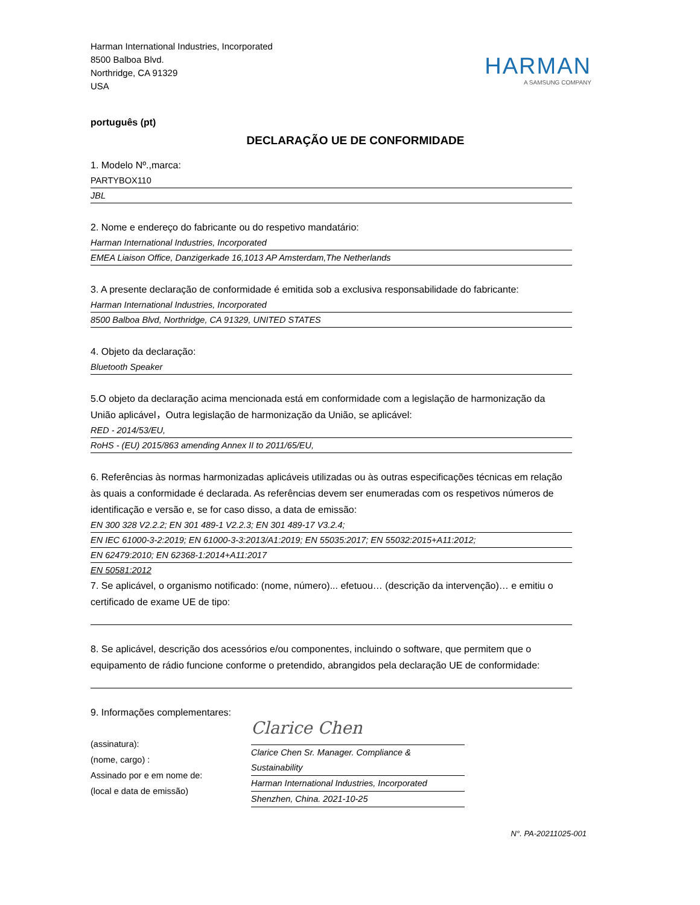Harman International Industries, Incorporated
8500 Balboa Blvd.
Northridge, CA 91329
USA
HARMAN
A SAMSUNG COMPANY
português (pt)
DECLARAÇÃO UE DE CONFORMIDADE
1. Modelo Nº.,marca:
PARTYBOX110
JBL
2. Nome e endereço do fabricante ou do respetivo mandatário:
Harman International Industries, Incorporated
EMEA Liaison Office, Danzigerkade 16,1013 AP Amsterdam,The Netherlands
3. A presente declaração de conformidade é emitida sob a exclusiva responsabilidade do fabricante:
Harman International Industries, Incorporated
8500 Balboa Blvd, Northridge, CA 91329, UNITED STATES
4. Objeto da declaração:
Bluetooth Speaker
5.O objeto da declaração acima mencionada está em conformidade com a legislação de harmonização da União aplicável，Outra legislação de harmonização da União, se aplicável:
RED - 2014/53/EU,
RoHS - (EU) 2015/863 amending Annex II to 2011/65/EU,
6. Referências às normas harmonizadas aplicáveis utilizadas ou às outras especificações técnicas em relação às quais a conformidade é declarada. As referências devem ser enumeradas com os respetivos números de identificação e versão e, se for caso disso, a data de emissão:
EN 300 328 V2.2.2; EN 301 489-1 V2.2.3; EN 301 489-17 V3.2.4;
EN IEC 61000-3-2:2019; EN 61000-3-3:2013/A1:2019; EN 55035:2017; EN 55032:2015+A11:2012;
EN 62479:2010; EN 62368-1:2014+A11:2017
EN 50581:2012
7. Se aplicável, o organismo notificado: (nome, número)... efetuou… (descrição da intervenção)… e emitiu o certificado de exame UE de tipo:
8. Se aplicável, descrição dos acessórios e/ou componentes, incluindo o software, que permitem que o equipamento de rádio funcione conforme o pretendido, abrangidos pela declaração UE de conformidade:
9. Informações complementares:
(assinatura):
(nome, cargo) :
Assinado por e em nome de:
(local e data de emissão)
Clarice Chen
Clarice Chen Sr. Manager. Compliance & Sustainability
Harman International Industries, Incorporated
Shenzhen, China. 2021-10-25
N°. PA-20211025-001